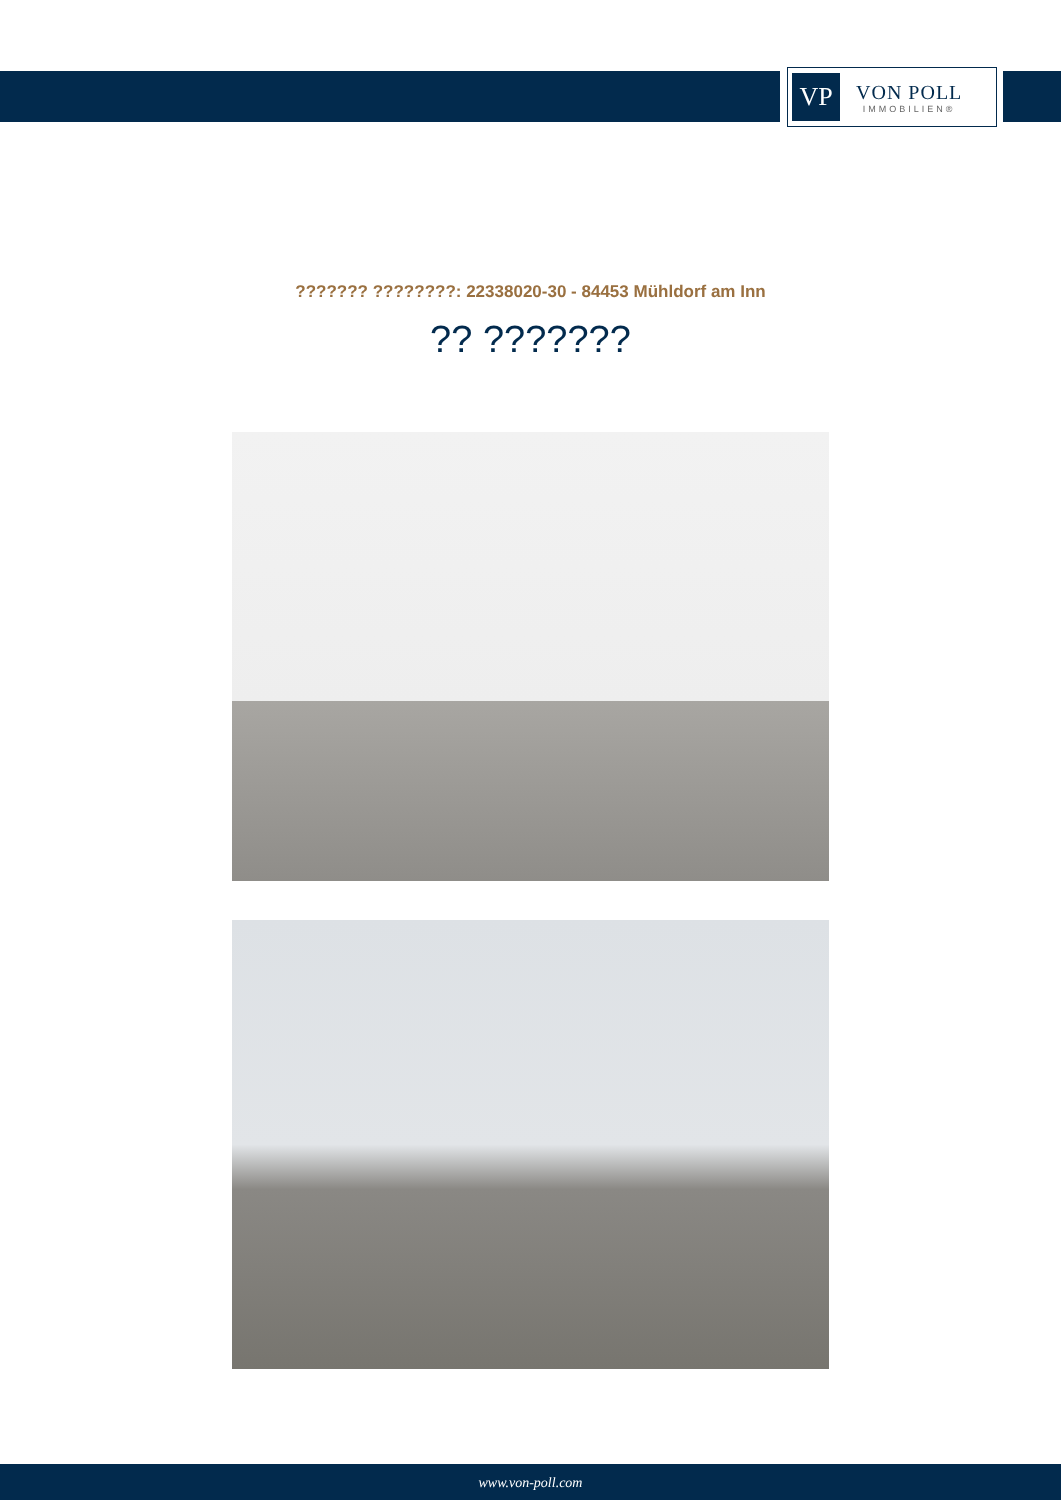VP
VON POLL
IMMOBILIEN®
??????? ????????: 22338020-30 - 84453 Mühldorf am Inn
?? ???????
www.von-poll.com